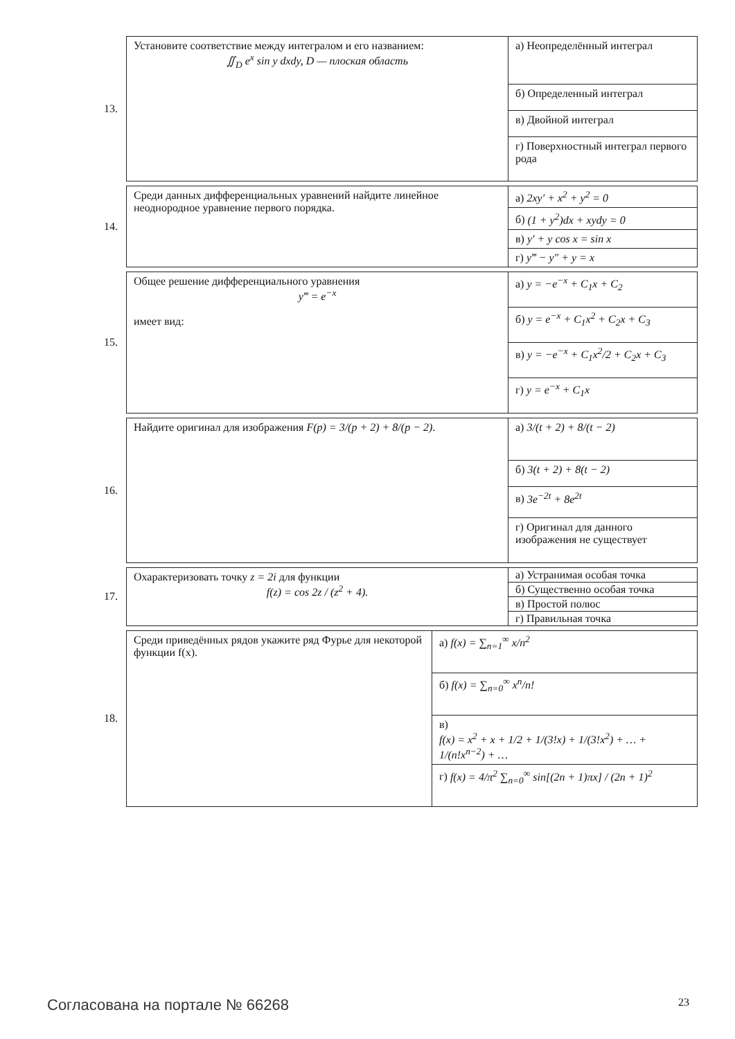13.
| Установите соответствие между интегралом и его названием: ∬<sub>D</sub> e<sup>x</sup> sin y dxdy, D — плоская область | а) Неопределённый интеграл |
| | б) Определенный интеграл |
| | в) Двойной интеграл |
| | г) Поверхностный интеграл первого рода |
14.
| Среди данных дифференциальных уравнений найдите линейное неоднородное уравнение первого порядка. | а) 2xy′ + x<sup>2</sup> + y<sup>2</sup> = 0 |
| | б) (1 + y<sup>2</sup>)dx + xydy = 0 |
| | в) y′ + y cos x = sin x |
| | г) y‴ − y″ + y = x |
15.
| Общее решение дифференциального уравнения y‴ = e<sup>−x</sup> имеет вид: | а) y = −e<sup>−x</sup> + C<sub>1</sub>x + C<sub>2</sub> |
| | б) y = e<sup>−x</sup> + C<sub>1</sub>x<sup>2</sup> + C<sub>2</sub>x + C<sub>3</sub> |
| | в) y = −e<sup>−x</sup> + C<sub>1</sub>x<sup>2</sup>/2 + C<sub>2</sub>x + C<sub>3</sub> |
| | г) y = e<sup>−x</sup> + C<sub>1</sub>x |
16.
| Найдите оригинал для изображения F(p) = 3/(p + 2) + 8/(p − 2) . | а) 3/(t + 2) + 8/(t − 2) |
| | б) 3(t + 2) + 8(t − 2) |
| | в) 3e<sup>−2t</sup> + 8e<sup>2t</sup> |
| | г) Оригинал для данного изображения не существует |
17.
| Охарактеризовать точку z = 2i для функции f(z) = cos 2z / (z<sup>2</sup> + 4). | а) Устранимая особая точка |
| | б) Существенно особая точка |
| | в) Простой полюс |
| | г) Правильная точка |
18.
| Среди приведённых рядов укажите ряд Фурье для некоторой функции f(x). | а) f(x) = ∑<sub>n=1</sub><sup>∞</sup> x/n<sup>2</sup> |
| | б) f(x) = ∑<sub>n=0</sub><sup>∞</sup> x<sup>n</sup>/n! |
| | в) f(x) = x<sup>2</sup> + x + 1/2 + 1/(3!x) + 1/(3!x<sup>2</sup>) + … + 1/(n!x<sup>n−2</sup>) + … |
| | г) f(x) = 4/π<sup>2</sup> ∑<sub>n=0</sub><sup>∞</sup> sin[(2n + 1)πx] / (2n + 1)<sup>2</sup> |
Согласована на портале № 66268 23